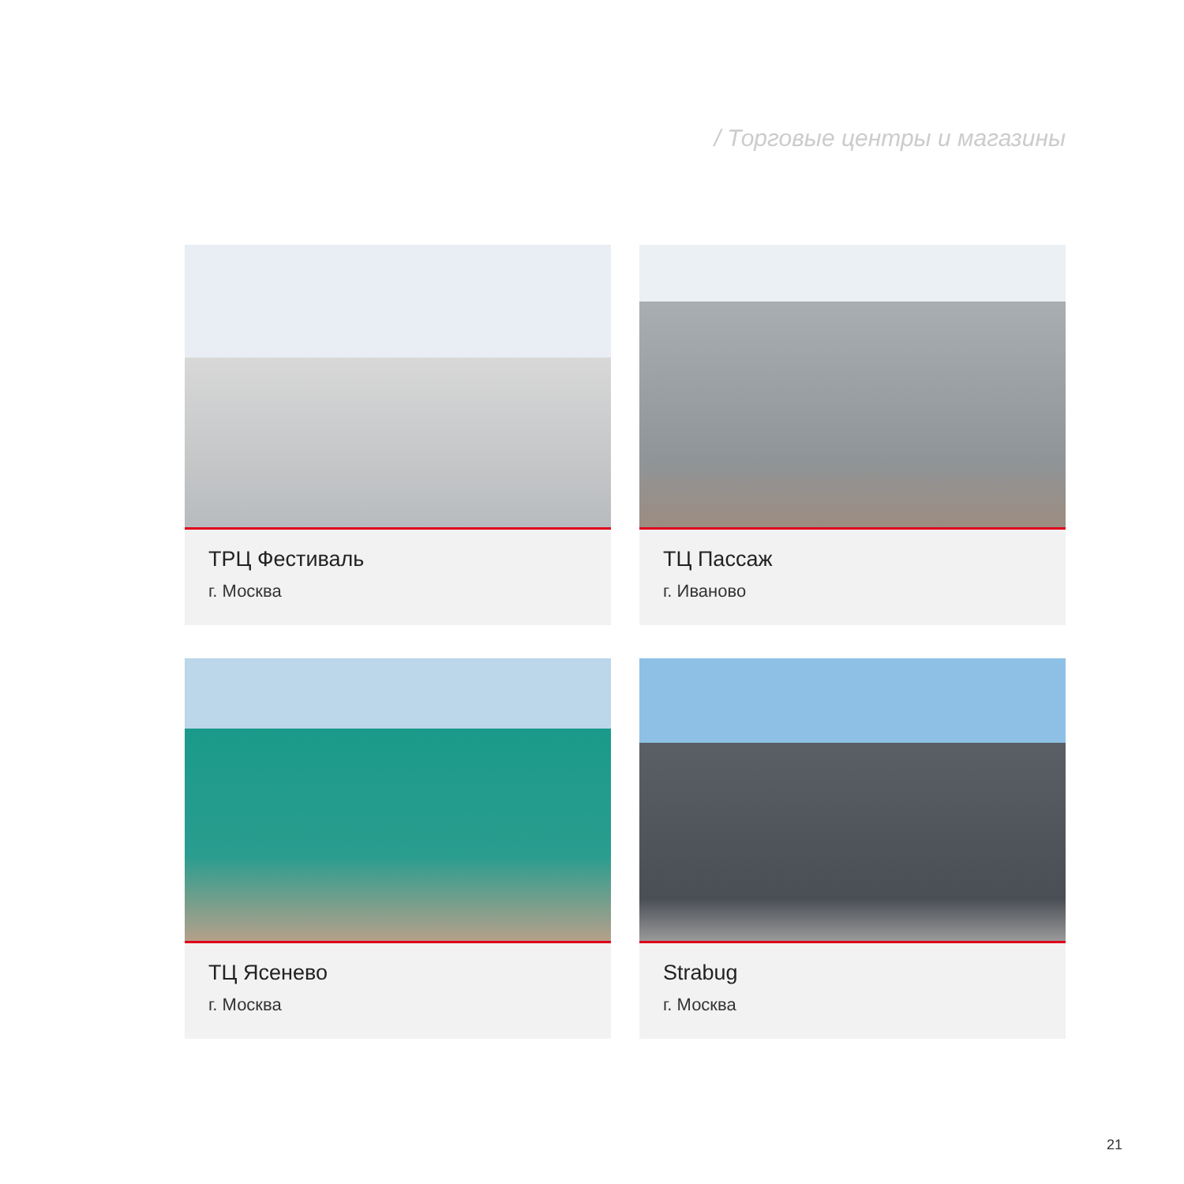/ Торговые центры и магазины
ТРЦ Фестиваль
г. Москва
ТЦ Пассаж
г. Иваново
ТЦ Ясенево
г. Москва
Strabug
г. Москва
21